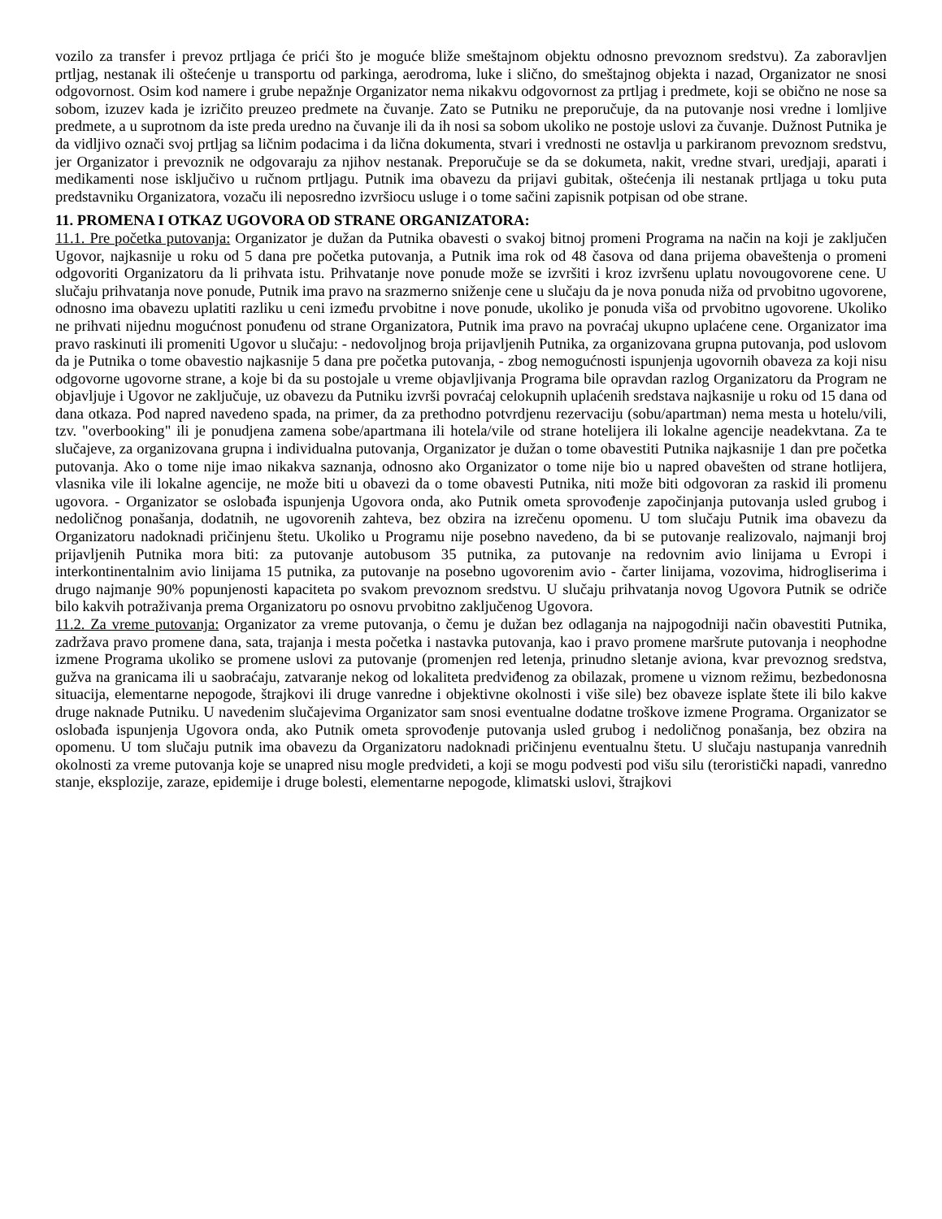vozilo za transfer i prevoz prtljaga će prići što je moguće bliže smeštajnom objektu odnosno prevoznom sredstvu). Za zaboravljen prtljag, nestanak ili oštećenje u transportu od parkinga, aerodroma, luke i slično, do smeštajnog objekta i nazad, Organizator ne snosi odgovornost. Osim kod namere i grube nepažnje Organizator nema nikakvu odgovornost za prtljag i predmete, koji se obično ne nose sa sobom, izuzev kada je izričito preuzeo predmete na čuvanje. Zato se Putniku ne preporučuje, da na putovanje nosi vredne i lomljive predmete, a u suprotnom da iste preda uredno na čuvanje ili da ih nosi sa sobom ukoliko ne postoje uslovi za čuvanje. Dužnost Putnika je da vidljivo označi svoj prtljag sa ličnim podacima i da lična dokumenta, stvari i vrednosti ne ostavlja u parkiranom prevoznom sredstvu, jer Organizator i prevoznik ne odgovaraju za njihov nestanak. Preporučuje se da se dokumeta, nakit, vredne stvari, uredjaji, aparati i medikamenti nose isključivo u ručnom prtljagu. Putnik ima obavezu da prijavi gubitak, oštećenja ili nestanak prtljaga u toku puta predstavniku Organizatora, vozaču ili neposredno izvršiocu usluge i o tome sačini zapisnik potpisan od obe strane.
11. PROMENA I OTKAZ UGOVORA OD STRANE ORGANIZATORA:
11.1. Pre početka putovanja: Organizator je dužan da Putnika obavesti o svakoj bitnoj promeni Programa na način na koji je zaključen Ugovor, najkasnije u roku od 5 dana pre početka putovanja, a Putnik ima rok od 48 časova od dana prijema obaveštenja o promeni odgovoriti Organizatoru da li prihvata istu. Prihvatanje nove ponude može se izvršiti i kroz izvršenu uplatu novougovorene cene. U slučaju prihvatanja nove ponude, Putnik ima pravo na srazmerno sniženje cene u slučaju da je nova ponuda niža od prvobitno ugovorene, odnosno ima obavezu uplatiti razliku u ceni između prvobitne i nove ponude, ukoliko je ponuda viša od prvobitno ugovorene. Ukoliko ne prihvati nijednu mogućnost ponuđenu od strane Organizatora, Putnik ima pravo na povraćaj ukupno uplaćene cene. Organizator ima pravo raskinuti ili promeniti Ugovor u slučaju: - nedovoljnog broja prijavljenih Putnika, za organizovana grupna putovanja, pod uslovom da je Putnika o tome obavestio najkasnije 5 dana pre početka putovanja, - zbog nemogućnosti ispunjenja ugovornih obaveza za koji nisu odgovorne ugovorne strane, a koje bi da su postojale u vreme objavljivanja Programa bile opravdan razlog Organizatoru da Program ne objavljuje i Ugovor ne zaključuje, uz obavezu da Putniku izvrši povraćaj celokupnih uplaćenih sredstava najkasnije u roku od 15 dana od dana otkaza. Pod napred navedeno spada, na primer, da za prethodno potvrdjenu rezervaciju (sobu/apartman) nema mesta u hotelu/vili, tzv. "overbooking" ili je ponudjena zamena sobe/apartmana ili hotela/vile od strane hotelijera ili lokalne agencije neadekvtana. Za te slučajeve, za organizovana grupna i individualna putovanja, Organizator je dužan o tome obavestiti Putnika najkasnije 1 dan pre početka putovanja. Ako o tome nije imao nikakva saznanja, odnosno ako Organizator o tome nije bio u napred obavešten od strane hotlijera, vlasnika vile ili lokalne agencije, ne može biti u obavezi da o tome obavesti Putnika, niti može biti odgovoran za raskid ili promenu ugovora. - Organizator se oslobađa ispunjenja Ugovora onda, ako Putnik ometa sprovođenje započinjanja putovanja usled grubog i nedoličnog ponašanja, dodatnih, ne ugovorenih zahteva, bez obzira na izrečenu opomenu. U tom slučaju Putnik ima obavezu da Organizatoru nadoknadi pričinjenu štetu. Ukoliko u Programu nije posebno navedeno, da bi se putovanje realizovalo, najmanji broj prijavljenih Putnika mora biti: za putovanje autobusom 35 putnika, za putovanje na redovnim avio linijama u Evropi i interkontinentalnim avio linijama 15 putnika, za putovanje na posebno ugovorenim avio - čarter linijama, vozovima, hidrogliserima i drugo najmanje 90% popunjenosti kapaciteta po svakom prevoznom sredstvu. U slučaju prihvatanja novog Ugovora Putnik se odriče bilo kakvih potraživanja prema Organizatoru po osnovu prvobitno zaključenog Ugovora.
11.2. Za vreme putovanja: Organizator za vreme putovanja, o čemu je dužan bez odlaganja na najpogodniji način obavestiti Putnika, zadržava pravo promene dana, sata, trajanja i mesta početka i nastavka putovanja, kao i pravo promene maršrute putovanja i neophodne izmene Programa ukoliko se promene uslovi za putovanje (promenjen red letenja, prinudno sletanje aviona, kvar prevoznog sredstva, gužva na granicama ili u saobraćaju, zatvaranje nekog od lokaliteta predviđenog za obilazak, promene u viznom režimu, bezbedonosna situacija, elementarne nepogode, štrajkovi ili druge vanredne i objektivne okolnosti i više sile) bez obaveze isplate štete ili bilo kakve druge naknade Putniku. U navedenim slučajevima Organizator sam snosi eventualne dodatne troškove izmene Programa. Organizator se oslobađa ispunjenja Ugovora onda, ako Putnik ometa sprovođenje putovanja usled grubog i nedoličnog ponašanja, bez obzira na opomenu. U tom slučaju putnik ima obavezu da Organizatoru nadoknadi pričinjenu eventualnu štetu. U slučaju nastupanja vanrednih okolnosti za vreme putovanja koje se unapred nisu mogle predvideti, a koji se mogu podvesti pod višu silu (teroristički napadi, vanredno stanje, eksplozije, zaraze, epidemije i druge bolesti, elementarne nepogode, klimatski uslovi, štrajkovi